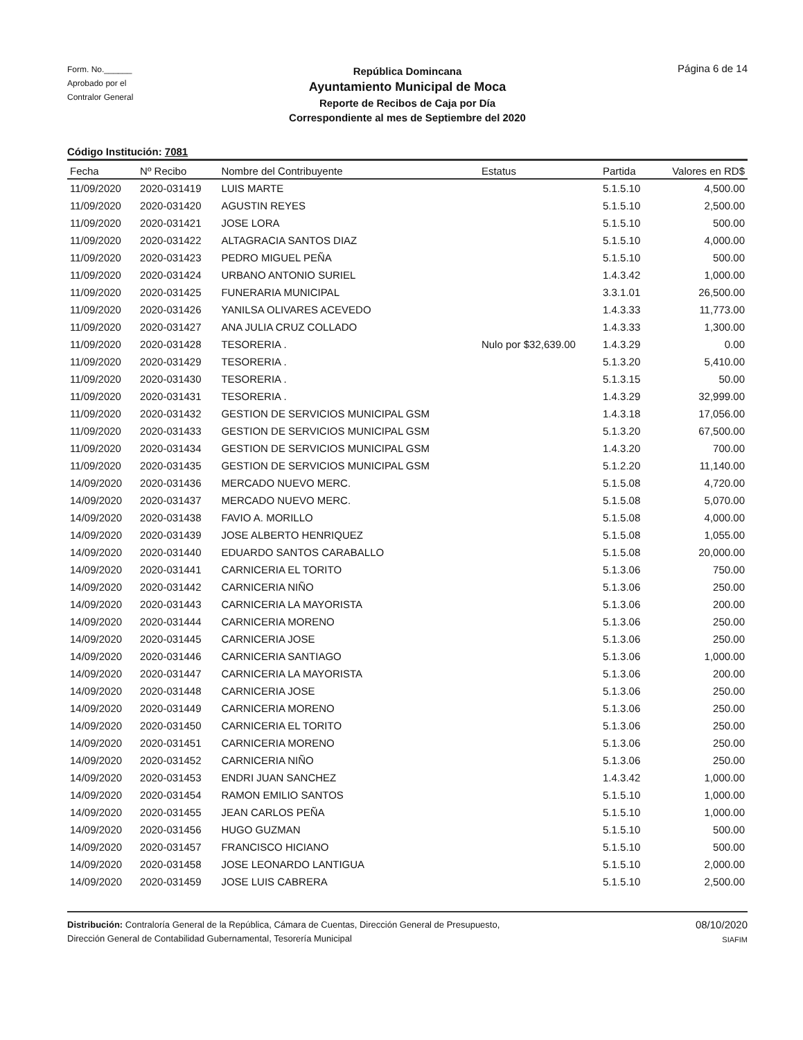Form. No.______
Aprobado por el
Contralor General
República Domincana
Ayuntamiento Municipal de Moca
Reporte de Recibos de Caja por Día
Correspondiente al mes de Septiembre del 2020
Página 6 de 14
Código Institución: 7081
| Fecha | Nº Recibo | Nombre del Contribuyente | Estatus | Partida | Valores en RD$ |
| --- | --- | --- | --- | --- | --- |
| 11/09/2020 | 2020-031419 | LUIS MARTE | | 5.1.5.10 | 4,500.00 |
| 11/09/2020 | 2020-031420 | AGUSTIN REYES | | 5.1.5.10 | 2,500.00 |
| 11/09/2020 | 2020-031421 | JOSE LORA | | 5.1.5.10 | 500.00 |
| 11/09/2020 | 2020-031422 | ALTAGRACIA SANTOS DIAZ | | 5.1.5.10 | 4,000.00 |
| 11/09/2020 | 2020-031423 | PEDRO MIGUEL PEÑA | | 5.1.5.10 | 500.00 |
| 11/09/2020 | 2020-031424 | URBANO ANTONIO SURIEL | | 1.4.3.42 | 1,000.00 |
| 11/09/2020 | 2020-031425 | FUNERARIA MUNICIPAL | | 3.3.1.01 | 26,500.00 |
| 11/09/2020 | 2020-031426 | YANILSA OLIVARES ACEVEDO | | 1.4.3.33 | 11,773.00 |
| 11/09/2020 | 2020-031427 | ANA JULIA CRUZ COLLADO | | 1.4.3.33 | 1,300.00 |
| 11/09/2020 | 2020-031428 | TESORERIA . | Nulo por $32,639.00 | 1.4.3.29 | 0.00 |
| 11/09/2020 | 2020-031429 | TESORERIA . | | 5.1.3.20 | 5,410.00 |
| 11/09/2020 | 2020-031430 | TESORERIA . | | 5.1.3.15 | 50.00 |
| 11/09/2020 | 2020-031431 | TESORERIA . | | 1.4.3.29 | 32,999.00 |
| 11/09/2020 | 2020-031432 | GESTION DE SERVICIOS MUNICIPAL GSM | | 1.4.3.18 | 17,056.00 |
| 11/09/2020 | 2020-031433 | GESTION DE SERVICIOS MUNICIPAL GSM | | 5.1.3.20 | 67,500.00 |
| 11/09/2020 | 2020-031434 | GESTION DE SERVICIOS MUNICIPAL GSM | | 1.4.3.20 | 700.00 |
| 11/09/2020 | 2020-031435 | GESTION DE SERVICIOS MUNICIPAL GSM | | 5.1.2.20 | 11,140.00 |
| 14/09/2020 | 2020-031436 | MERCADO NUEVO MERC. | | 5.1.5.08 | 4,720.00 |
| 14/09/2020 | 2020-031437 | MERCADO NUEVO MERC. | | 5.1.5.08 | 5,070.00 |
| 14/09/2020 | 2020-031438 | FAVIO A. MORILLO | | 5.1.5.08 | 4,000.00 |
| 14/09/2020 | 2020-031439 | JOSE ALBERTO HENRIQUEZ | | 5.1.5.08 | 1,055.00 |
| 14/09/2020 | 2020-031440 | EDUARDO SANTOS CARABALLO | | 5.1.5.08 | 20,000.00 |
| 14/09/2020 | 2020-031441 | CARNICERIA EL TORITO | | 5.1.3.06 | 750.00 |
| 14/09/2020 | 2020-031442 | CARNICERIA NIÑO | | 5.1.3.06 | 250.00 |
| 14/09/2020 | 2020-031443 | CARNICERIA LA MAYORISTA | | 5.1.3.06 | 200.00 |
| 14/09/2020 | 2020-031444 | CARNICERIA MORENO | | 5.1.3.06 | 250.00 |
| 14/09/2020 | 2020-031445 | CARNICERIA JOSE | | 5.1.3.06 | 250.00 |
| 14/09/2020 | 2020-031446 | CARNICERIA SANTIAGO | | 5.1.3.06 | 1,000.00 |
| 14/09/2020 | 2020-031447 | CARNICERIA LA MAYORISTA | | 5.1.3.06 | 200.00 |
| 14/09/2020 | 2020-031448 | CARNICERIA JOSE | | 5.1.3.06 | 250.00 |
| 14/09/2020 | 2020-031449 | CARNICERIA MORENO | | 5.1.3.06 | 250.00 |
| 14/09/2020 | 2020-031450 | CARNICERIA EL TORITO | | 5.1.3.06 | 250.00 |
| 14/09/2020 | 2020-031451 | CARNICERIA MORENO | | 5.1.3.06 | 250.00 |
| 14/09/2020 | 2020-031452 | CARNICERIA NIÑO | | 5.1.3.06 | 250.00 |
| 14/09/2020 | 2020-031453 | ENDRI JUAN SANCHEZ | | 1.4.3.42 | 1,000.00 |
| 14/09/2020 | 2020-031454 | RAMON EMILIO SANTOS | | 5.1.5.10 | 1,000.00 |
| 14/09/2020 | 2020-031455 | JEAN CARLOS PEÑA | | 5.1.5.10 | 1,000.00 |
| 14/09/2020 | 2020-031456 | HUGO GUZMAN | | 5.1.5.10 | 500.00 |
| 14/09/2020 | 2020-031457 | FRANCISCO HICIANO | | 5.1.5.10 | 500.00 |
| 14/09/2020 | 2020-031458 | JOSE LEONARDO LANTIGUA | | 5.1.5.10 | 2,000.00 |
| 14/09/2020 | 2020-031459 | JOSE LUIS CABRERA | | 5.1.5.10 | 2,500.00 |
Distribución: Contraloría General de la República, Cámara de Cuentas, Dirección General de Presupuesto,
Dirección General de Contabilidad Gubernamental, Tesorería Municipal
08/10/2020
SIAFIM